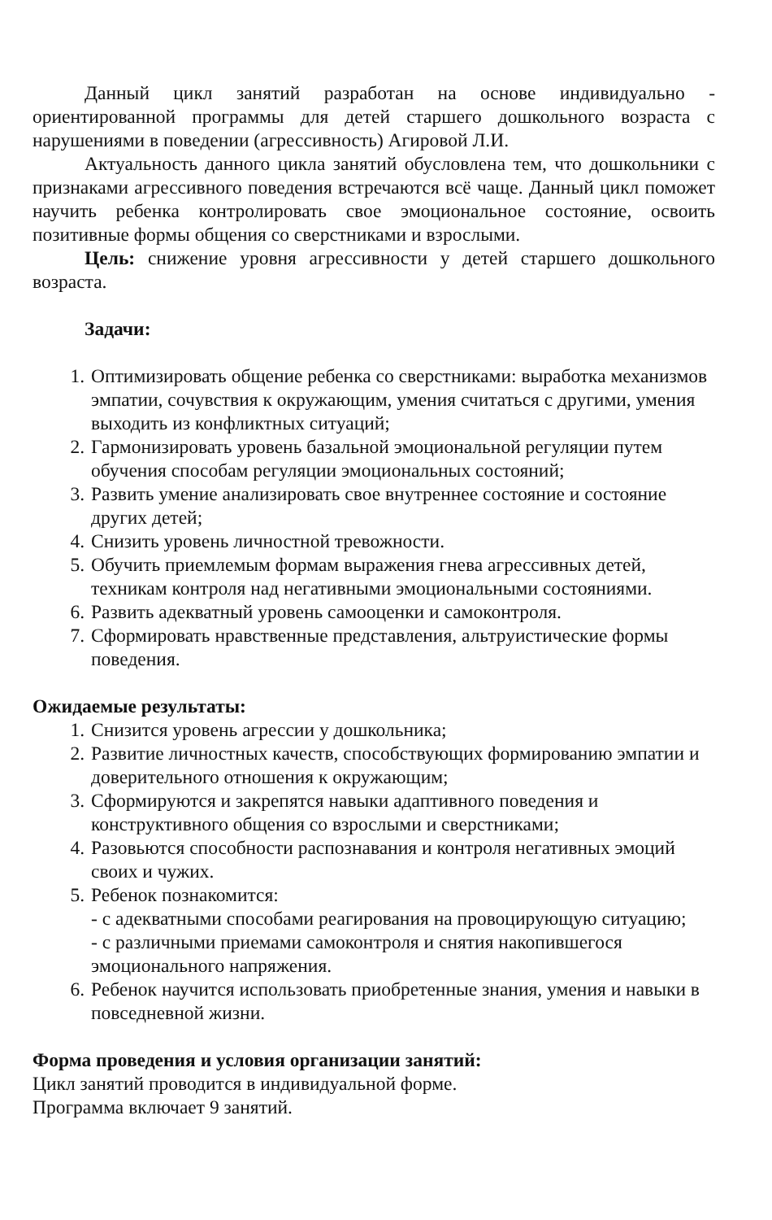Данный цикл занятий разработан на основе индивидуально - ориентированной программы для детей старшего дошкольного возраста с нарушениями в поведении (агрессивность) Агировой Л.И.
Актуальность данного цикла занятий обусловлена тем, что дошкольники с признаками агрессивного поведения встречаются всё чаще. Данный цикл поможет научить ребенка контролировать свое эмоциональное состояние, освоить позитивные формы общения со сверстниками и взрослыми.
Цель: снижение уровня агрессивности у детей старшего дошкольного возраста.
Задачи:
1. Оптимизировать общение ребенка со сверстниками: выработка механизмов эмпатии, сочувствия к окружающим, умения считаться с другими, умения выходить из конфликтных ситуаций;
2. Гармонизировать уровень базальной эмоциональной регуляции путем обучения способам регуляции эмоциональных состояний;
3. Развить умение анализировать свое внутреннее состояние и состояние других детей;
4. Снизить уровень личностной тревожности.
5. Обучить приемлемым формам выражения гнева агрессивных детей, техникам контроля над негативными эмоциональными состояниями.
6. Развить адекватный уровень самооценки и самоконтроля.
7. Сформировать нравственные представления, альтруистические формы поведения.
Ожидаемые результаты:
1. Снизится уровень агрессии у дошкольника;
2. Развитие личностных качеств, способствующих формированию эмпатии и доверительного отношения к окружающим;
3. Сформируются и закрепятся навыки адаптивного поведения и конструктивного общения со взрослыми и сверстниками;
4. Разовьются способности распознавания и контроля негативных эмоций своих и чужих.
5. Ребенок познакомится:
- с адекватными способами реагирования на провоцирующую ситуацию;
- с различными приемами самоконтроля и снятия накопившегося эмоционального напряжения.
6. Ребенок научится использовать приобретенные знания, умения и навыки в повседневной жизни.
Форма проведения и условия организации занятий:
Цикл занятий проводится в индивидуальной форме.
Программа включает 9 занятий.